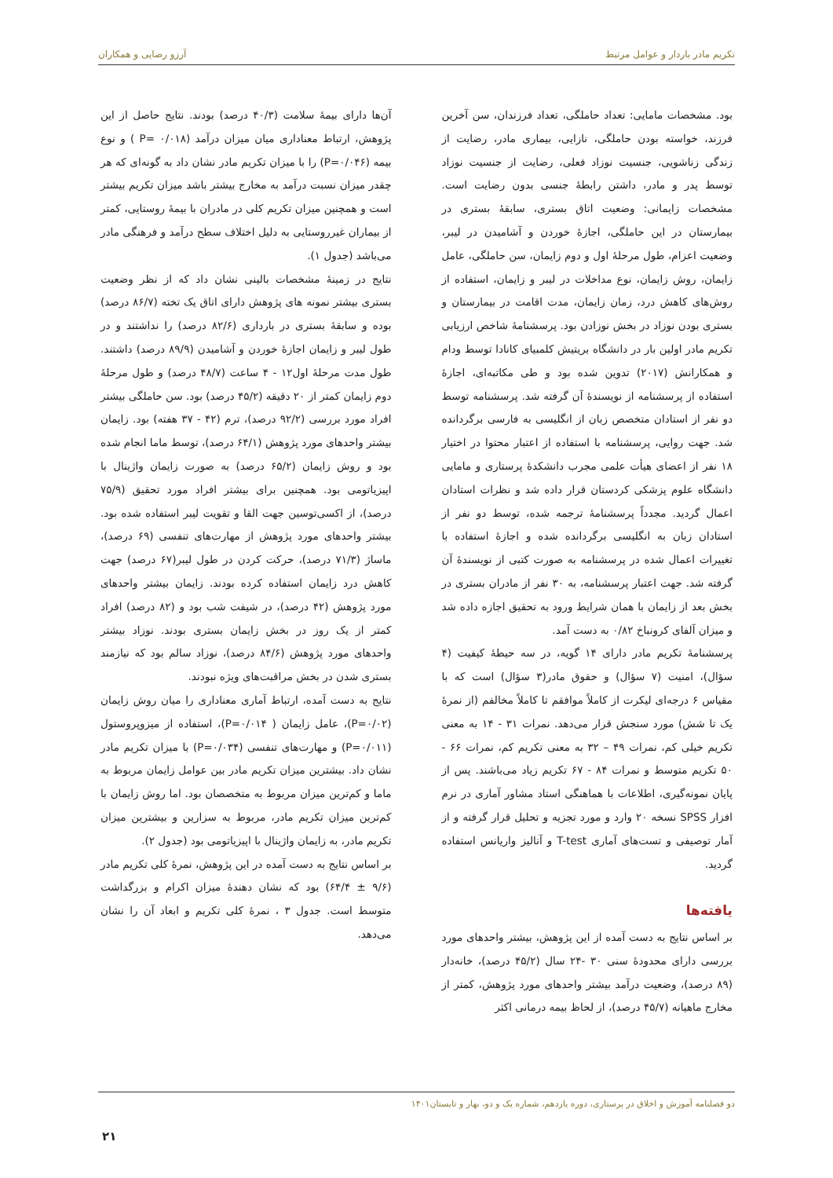تکریم مادر باردار و عوامل مرتبط آرزو رضایی و همکاران
بود. مشخصات مامایی: تعداد حاملگی، تعداد فرزندان، سن آخرین فرزند، خواسته بودن حاملگی، نازایی، بیماری مادر، رضایت از زندگی زناشویی، جنسیت نوزاد فعلی، رضایت از جنسیت نوزاد توسط پدر و مادر، داشتن رابطهٔ جنسی بدون رضایت است. مشخصات زایمانی: وضعیت اتاق بستری، سابقهٔ بستری در بیمارستان در این حاملگی، اجازهٔ خوردن و آشامیدن در لیبر، وضعیت اعزام، طول مرحلهٔ اول و دوم زایمان، سن حاملگی، عامل زایمان، روش زایمان، نوع مداخلات در لیبر و زایمان، استفاده از روش‌های کاهش درد، زمان زایمان، مدت اقامت در بیمارستان و بستری بودن نوزاد در بخش نوزادن بود. پرسشنامهٔ شاخص ارزیابی تکریم مادر اولین بار در دانشگاه بریتیش کلمبیای کانادا توسط ودام و همکارانش (۲۰۱۷) تدوین شده بود و طی مکاتبه‌ای، اجازهٔ استفاده از پرسشنامه از نویسندهٔ آن گرفته شد. پرسشنامه توسط دو نفر از استادان متخصص زبان از انگلیسی به فارسی برگردانده شد. جهت روایی، پرسشنامه با استفاده از اعتبار محتوا در اختیار ۱۸ نفر از اعضای هیأت علمی مجرب دانشکدهٔ پرستاری و مامایی دانشگاه علوم پزشکی کردستان قرار داده شد و نظرات استادان اعمال گردید. مجدداً پرسشنامهٔ ترجمه شده، توسط دو نفر از استادان زبان به انگلیسی برگردانده شده و اجازهٔ استفاده با تغییرات اعمال شده در پرسشنامه به صورت کتبی از نویسندهٔ آن گرفته شد. جهت اعتبار پرسشنامه، به ۳۰ نفر از مادران بستری در بخش بعد از زایمان با همان شرایط ورود به تحقیق اجازه داده شد و میزان آلفای کرونباخ ۰/۸۲ به دست آمد.
پرسشنامهٔ تکریم مادر دارای ۱۴ گویه، در سه حیطهٔ کیفیت (۴ سؤال)، امنیت (۷ سؤال) و حقوق مادر(۳ سؤال) است که با مقیاس ۶ درجه‌ای لیکرت از کاملاً موافقم تا کاملاً مخالفم (از نمرهٔ یک تا شش) مورد سنجش قرار می‌دهد. نمرات ۳۱ - ۱۴ به معنی تکریم خیلی کم، نمرات ۴۹ – ۳۲ به معنی تکریم کم، نمرات ۶۶ - ۵۰ تکریم متوسط و نمرات ۸۴ - ۶۷ تکریم زیاد می‌باشند. پس از پایان نمونه‌گیری، اطلاعات با هماهنگی استاد مشاور آماری در نرم افزار SPSS نسخه ۲۰ وارد و مورد تجزیه و تحلیل قرار گرفته و از آمار توصیفی و تست‌های آماری T-test و آنالیز واریانس استفاده گردید.
یافته‌ها
بر اساس نتایج به دست آمده از این پژوهش، بیشتر واحدهای مورد بررسی دارای محدودهٔ سنی ۳۰ -۲۴ سال (۴۵/۲ درصد)، خانه‌دار (۸۹ درصد)، وضعیت درآمد بیشتر واحدهای مورد پژوهش، کمتر از مخارج ماهیانه (۴۵/۷ درصد)، از لحاظ بیمه درمانی اکثر
آن‌ها دارای بیمهٔ سلامت (۴۰/۳ درصد) بودند. نتایج حاصل از این پژوهش، ارتباط معناداری میان میزان درآمد (P= ۰/۰۱۸ ) و نوع بیمه (P=۰/۰۴۶) را با میزان تکریم مادر نشان داد به گونه‌ای که هر چقدر میزان نسبت درآمد به مخارج بیشتر باشد میزان تکریم بیشتر است و همچنین میزان تکریم کلی در مادران با بیمهٔ روستایی، کمتر از بیماران غیرروستایی به دلیل اختلاف سطح درآمد و فرهنگی مادر می‌باشد (جدول ۱).
نتایج در زمینهٔ مشخصات بالینی نشان داد که از نظر وضعیت بستری بیشتر نمونه های پژوهش دارای اتاق یک تخته (۸۶/۷ درصد) بوده و سابقهٔ بستری در بارداری (۸۲/۶ درصد) را نداشتند و در طول لیبر و زایمان اجازهٔ خوردن و آشامیدن (۸۹/۹ درصد) داشتند. طول مدت مرحلهٔ اول۱۲ - ۴ ساعت (۴۸/۷ درصد) و طول مرحلهٔ دوم زایمان کمتر از ۲۰ دقیقه (۴۵/۲ درصد) بود. سن حاملگی بیشتر افراد مورد بررسی (۹۲/۲ درصد)، ترم (۴۲ - ۳۷ هفته) بود. زایمان بیشتر واحدهای مورد پژوهش (۶۴/۱ درصد)، توسط ماما انجام شده بود و روش زایمان (۶۵/۲ درصد) به صورت زایمان واژینال با اپیزیاتومی بود. همچنین برای بیشتر افراد مورد تحقیق (۷۵/۹ درصد)، از اکسی‌توسین جهت القا و تقویت لیبر استفاده شده بود. بیشتر واحدهای مورد پژوهش از مهارت‌های تنفسی (۶۹ درصد)، ماساژ (۷۱/۳ درصد)، حرکت کردن در طول لیبر(۶۷ درصد) جهت کاهش درد زایمان استفاده کرده بودند. زایمان بیشتر واحدهای مورد پژوهش (۴۲ درصد)، در شیفت شب بود و (۸۲ درصد) افراد کمتر از یک روز در بخش زایمان بستری بودند. نوزاد بیشتر واحدهای مورد پژوهش (۸۴/۶ درصد)، نوزاد سالم بود که نیازمند بستری شدن در بخش مراقبت‌های ویژه نبودند.
نتایج به دست آمده، ارتباط آماری معناداری را میان روش زایمان (P=۰/۰۲)، عامل زایمان ( P=۰/۰۱۴)، استفاده از میزوپروستول (P=۰/۰۱۱) و مهارت‌های تنفسی (P=۰/۰۳۴) با میزان تکریم مادر نشان داد. بیشترین میزان تکریم مادر بین عوامل زایمان مربوط به ماما و کم‌ترین میزان مربوط به متخصصان بود. اما روش زایمان با کم‌ترین میزان تکریم مادر، مربوط به سزارین و بیشترین میزان تکریم مادر، به زایمان واژینال با اپیزیاتومی بود (جدول ۲).
بر اساس نتایج به دست آمده در این پژوهش، نمرهٔ کلی تکریم مادر (۹/۶ ± ۶۴/۴) بود که نشان دهندهٔ میزان اکرام و بزرگداشت متوسط است. جدول ۳ ، نمرهٔ کلی تکریم و ابعاد آن را نشان می‌دهد.
دو فصلنامه آموزش و اخلاق در پرستاری، دوره یازدهم، شماره یک و دو، بهار و تابستان۱۴۰۱
۲۱